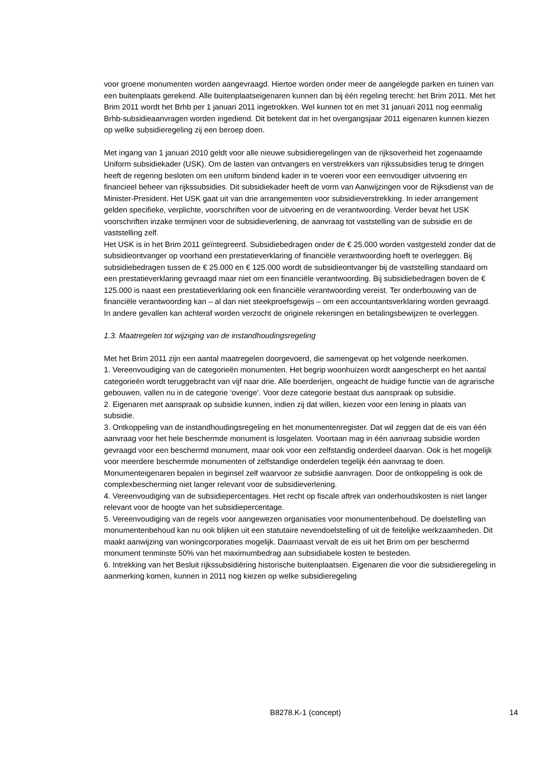voor groene monumenten worden aangevraagd. Hiertoe worden onder meer de aangelegde parken en tuinen van een buitenplaats gerekend. Alle buitenplaatseigenaren kunnen dan bij één regeling terecht: het Brim 2011. Met het Brim 2011 wordt het Brhb per 1 januari 2011 ingetrokken. Wel kunnen tot en met 31 januari 2011 nog eenmalig Brhb-subsidieaanvragen worden ingediend. Dit betekent dat in het overgangsjaar 2011 eigenaren kunnen kiezen op welke subsidieregeling zij een beroep doen.
Met ingang van 1 januari 2010 geldt voor alle nieuwe subsidieregelingen van de rijksoverheid het zogenaamde Uniform subsidiekader (USK). Om de lasten van ontvangers en verstrekkers van rijkssubsidies terug te dringen heeft de regering besloten om een uniform bindend kader in te voeren voor een eenvoudiger uitvoering en financieel beheer van rijkssubsidies. Dit subsidiekader heeft de vorm van Aanwijzingen voor de Rijksdienst van de Minister-President. Het USK gaat uit van drie arrangementen voor subsidieverstrekking. In ieder arrangement gelden specifieke, verplichte, voorschriften voor de uitvoering en de verantwoording. Verder bevat het USK voorschriften inzake termijnen voor de subsidieverlening, de aanvraag tot vaststelling van de subsidie en de vaststelling zelf.
Het USK is in het Brim 2011 geïntegreerd. Subsidiebedragen onder de € 25.000 worden vastgesteld zonder dat de subsidieontvanger op voorhand een prestatieverklaring of financiële verantwoording hoeft te overleggen. Bij subsidiebedragen tussen de € 25.000 en € 125.000 wordt de subsidieontvanger bij de vaststelling standaard om een prestatieverklaring gevraagd maar niet om een financiële verantwoording. Bij subsidiebedragen boven de € 125.000 is naast een prestatieverklaring ook een financiële verantwoording vereist. Ter onderbouwing van de financiële verantwoording kan – al dan niet steekproefsgewijs – om een accountantsverklaring worden gevraagd. In andere gevallen kan achteraf worden verzocht de originele rekeningen en betalingsbewijzen te overleggen.
1.3. Maatregelen tot wijziging van de instandhoudingsregeling
Met het Brim 2011 zijn een aantal maatregelen doorgevoerd, die samengevat op het volgende neerkomen.
1. Vereenvoudiging van de categorieën monumenten. Het begrip woonhuizen wordt aangescherpt en het aantal categorieën wordt teruggebracht van vijf naar drie. Alle boerderijen, ongeacht de huidige functie van de agrarische gebouwen, vallen nu in de categorie ‘overige’. Voor deze categorie bestaat dus aanspraak op subsidie.
2. Eigenaren met aanspraak op subsidie kunnen, indien zij dat willen, kiezen voor een lening in plaats van subsidie.
3. Ontkoppeling van de instandhoudingsregeling en het monumentenregister. Dat wil zeggen dat de eis van één aanvraag voor het hele beschermde monument is losgelaten. Voortaan mag in één aanvraag subsidie worden gevraagd voor een beschermd monument, maar ook voor een zelfstandig onderdeel daarvan. Ook is het mogelijk voor meerdere beschermde monumenten of zelfstandige onderdelen tegelijk één aanvraag te doen. Monumenteigenaren bepalen in beginsel zelf waarvoor ze subsidie aanvragen. Door de ontkoppeling is ook de complexbescherming niet langer relevant voor de subsidieverlening.
4. Vereenvoudiging van de subsidiepercentages. Het recht op fiscale aftrek van onderhoudskosten is niet langer relevant voor de hoogte van het subsidiepercentage.
5. Vereenvoudiging van de regels voor aangewezen organisaties voor monumentenbehoud. De doelstelling van monumentenbehoud kan nu ook blijken uit een statutaire nevendoelstelling of uit de feitelijke werkzaamheden. Dit maakt aanwijzing van woningcorporaties mogelijk. Daarnaast vervalt de eis uit het Brim om per beschermd monument tenminste 50% van het maximumbedrag aan subsidiabele kosten te besteden.
6. Intrekking van het Besluit rijkssubsidiëring historische buitenplaatsen. Eigenaren die voor die subsidieregeling in aanmerking komen, kunnen in 2011 nog kiezen op welke subsidieregeling
B8278.K-1 (concept) 14